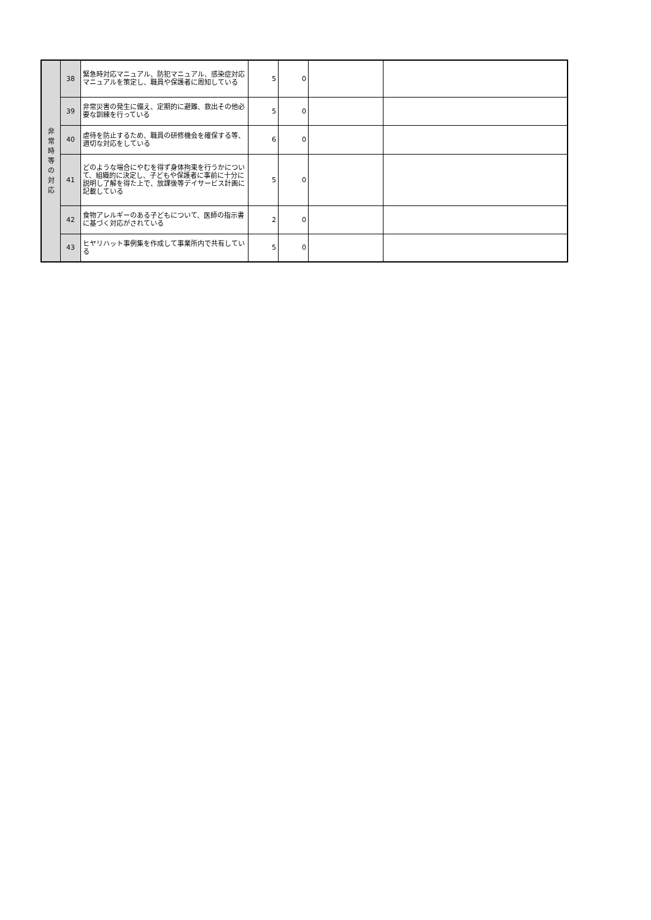| 非 常 時 等 の 対 応 | 38 | 緊急時対応マニュアル、防犯マニュアル、感染症対応マニュアルを策定し、職員や保護者に周知している | 5 | 0 | | |
| | 39 | 非常災害の発生に備え、定期的に避難、救出その他必要な訓練を行っている | 5 | 0 | | |
| | 40 | 虐待を防止するため、職員の研修機会を確保する等、適切な対応をしている | 6 | 0 | | |
| | 41 | どのような場合にやむを得ず身体拘束を行うかについて、組織的に決定し、子どもや保護者に事前に十分に説明し了解を得た上で、放課後等デイサービス計画に記載している | 5 | 0 | | |
| | 42 | 食物アレルギーのある子どもについて、医師の指示書に基づく対応がされている | 2 | 0 | | |
| | 43 | ヒヤリハット事例集を作成して事業所内で共有している | 5 | 0 | | |